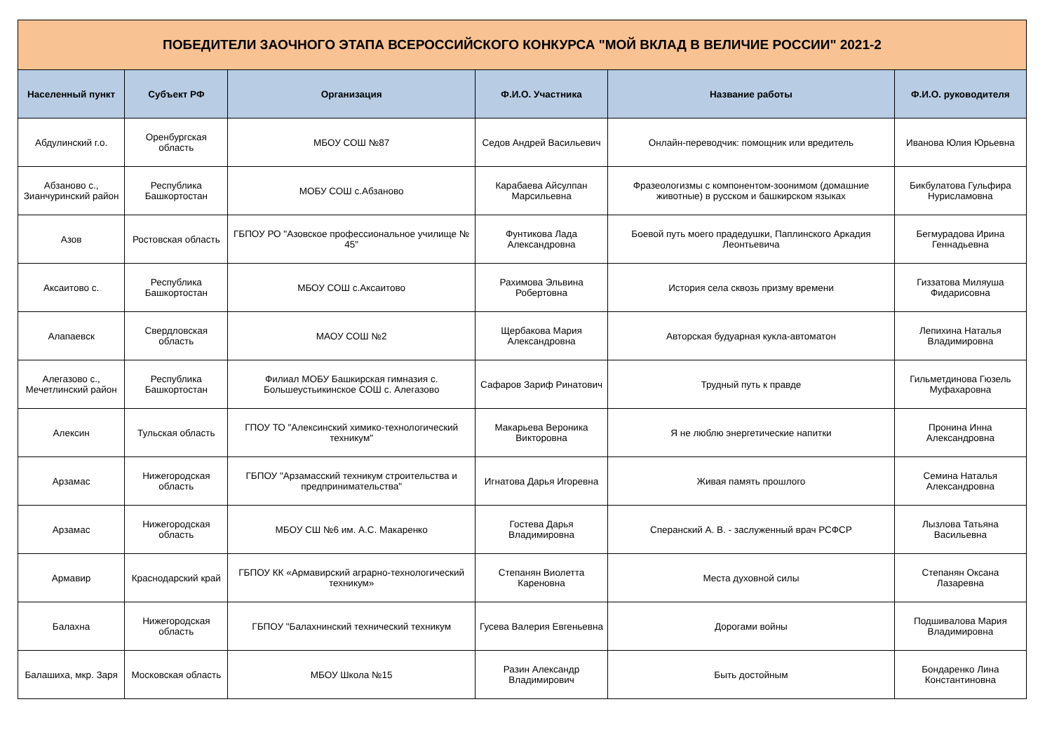| ПОБЕДИТЕЛИ ЗАОЧНОГО ЭТАПА ВСЕРОССИЙСКОГО КОНКУРСА "МОЙ ВКЛАД В ВЕЛИЧИЕ РОССИИ" 2021-2 | | | | | |
| Населенный пункт | Субъект РФ | Организация | Ф.И.О. Участника | Название работы | Ф.И.О. руководителя |
| Абдулинский г.о. | Оренбургская область | МБОУ СОШ №87 | Седов Андрей Васильевич | Онлайн-переводчик: помощник или вредитель | Иванова Юлия Юрьевна |
| Абзаново с., Зианчуринский район | Республика Башкортостан | МОБУ СОШ с.Абзаново | Карабаева Айсулпан Марсильевна | Фразеологизмы с компонентом-зоонимом (домашние животные) в русском и башкирском языках | Бикбулатова Гульфира Нурисламовна |
| Азов | Ростовская область | ГБПОУ РО "Азовское профессиональное училище № 45" | Фунтикова Лада Александровна | Боевой путь моего прадедушки, Паплинского Аркадия Леонтьевича | Бегмурадова Ирина Геннадьевна |
| Аксаитово с. | Республика Башкортостан | МБОУ СОШ с.Аксаитово | Рахимова Эльвина Робертовна | История села сквозь призму времени | Гиззатова Миляуша Фидарисовна |
| Алапаевск | Свердловская область | МАОУ СОШ №2 | Щербакова Мария Александровна | Авторская будуарная кукла-автоматон | Лепихина Наталья Владимировна |
| Алегазово с., Мечетлинский район | Республика Башкортостан | Филиал МОБУ Башкирская гимназия с. Большеустьикинское СОШ с. Алегазово | Сафаров Зариф Ринатович | Трудный путь к правде | Гильметдинова Гюзель Муфахаровна |
| Алексин | Тульская область | ГПОУ ТО "Алексинский химико-технологический техникум" | Макарьева Вероника Викторовна | Я не люблю энергетические напитки | Пронина Инна Александровна |
| Арзамас | Нижегородская область | ГБПОУ "Арзамасский техникум строительства и предпринимательства" | Игнатова Дарья Игоревна | Живая память прошлого | Семина Наталья Александровна |
| Арзамас | Нижегородская область | МБОУ СШ №6 им. А.С. Макаренко | Гостева Дарья Владимировна | Сперанский А. В. - заслуженный врач РСФСР | Лызлова Татьяна Васильевна |
| Армавир | Краснодарский край | ГБПОУ КК «Армавирский аграрно-технологический техникум» | Степанян Виолетта Кареновна | Места духовной силы | Степанян Оксана Лазаревна |
| Балахна | Нижегородская область | ГБПОУ "Балахнинский технический техникум | Гусева Валерия Евгеньевна | Дорогами войны | Подшивалова Мария Владимировна |
| Балашиха, мкр. Заря | Московская область | МБОУ Школа №15 | Разин Александр Владимирович | Быть достойным | Бондаренко Лина Константиновна |